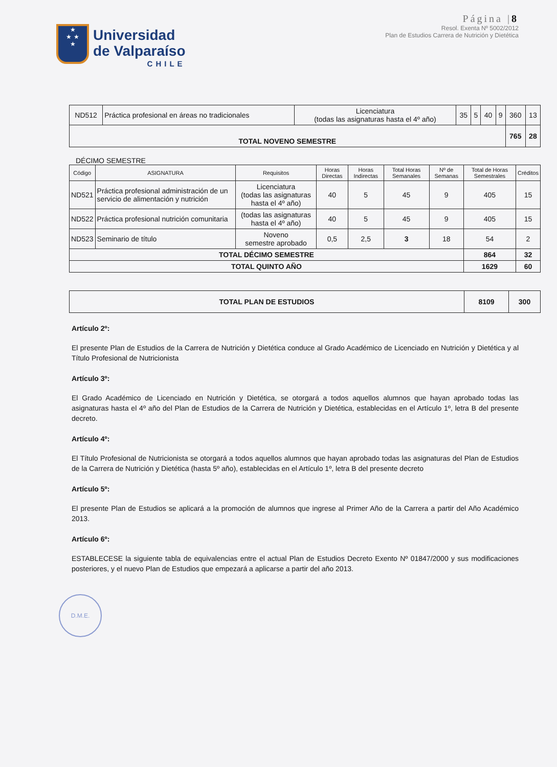★
★ ★
★
Universidad
de Valparaíso
CHILE
Página |8
Resol. Exenta Nº 5002/2012
Plan de Estudios Carrera de Nutrición y Dietética
| ND512 | Práctica profesional en áreas no tradicionales | Licenciatura (todas las asignaturas hasta el 4º año) | 35 | 5 | 40 | 9 | 360 | 13 |
| TOTAL NOVENO SEMESTRE | | | | | | | 765 | 28 |
DÉCIMO SEMESTRE
| Código | ASIGNATURA | Requisitos | Horas Directas | Horas Indirectas | Total Horas Semanales | Nº de Semanas | Total de Horas Semestrales | Créditos |
| --- | --- | --- | --- | --- | --- | --- | --- | --- |
| ND521 | Práctica profesional administración de un servicio de alimentación y nutrición | Licenciatura (todas las asignaturas hasta el 4º año) | 40 | 5 | 45 | 9 | 405 | 15 |
| ND522 | Práctica profesional nutrición comunitaria | (todas las asignaturas hasta el 4º año) | 40 | 5 | 45 | 9 | 405 | 15 |
| ND523 | Seminario de título | Noveno semestre aprobado | 0,5 | 2,5 | 3 | 18 | 54 | 2 |
| TOTAL DÉCIMO SEMESTRE | | | | | | | 864 | 32 |
| TOTAL QUINTO AÑO | | | | | | | 1629 | 60 |
| TOTAL PLAN DE ESTUDIOS | 8109 | 300 |
Artículo 2º:
El presente Plan de Estudios de la Carrera de Nutrición y Dietética conduce al Grado Académico de Licenciado en Nutrición y Dietética y al Título Profesional de Nutricionista
Artículo 3º:
El Grado Académico de Licenciado en Nutrición y Dietética, se otorgará a todos aquellos alumnos que hayan aprobado todas las asignaturas hasta el 4º año del Plan de Estudios de la Carrera de Nutrición y Dietética, establecidas en el Artículo 1º, letra B del presente decreto.
Artículo 4º:
El Título Profesional de Nutricionista se otorgará a todos aquellos alumnos que hayan aprobado todas las asignaturas del Plan de Estudios de la Carrera de Nutrición y Dietética (hasta 5º año), establecidas en el Artículo 1º, letra B del presente decreto
Artículo 5º:
El presente Plan de Estudios se aplicará a la promoción de alumnos que ingrese al Primer Año de la Carrera a partir del Año Académico 2013.
Artículo 6º:
ESTABLECESE la siguiente tabla de equivalencias entre el actual Plan de Estudios Decreto Exento Nº 01847/2000 y sus modificaciones posteriores, y el nuevo Plan de Estudios que empezará a aplicarse a partir del año 2013.
D.M.E.